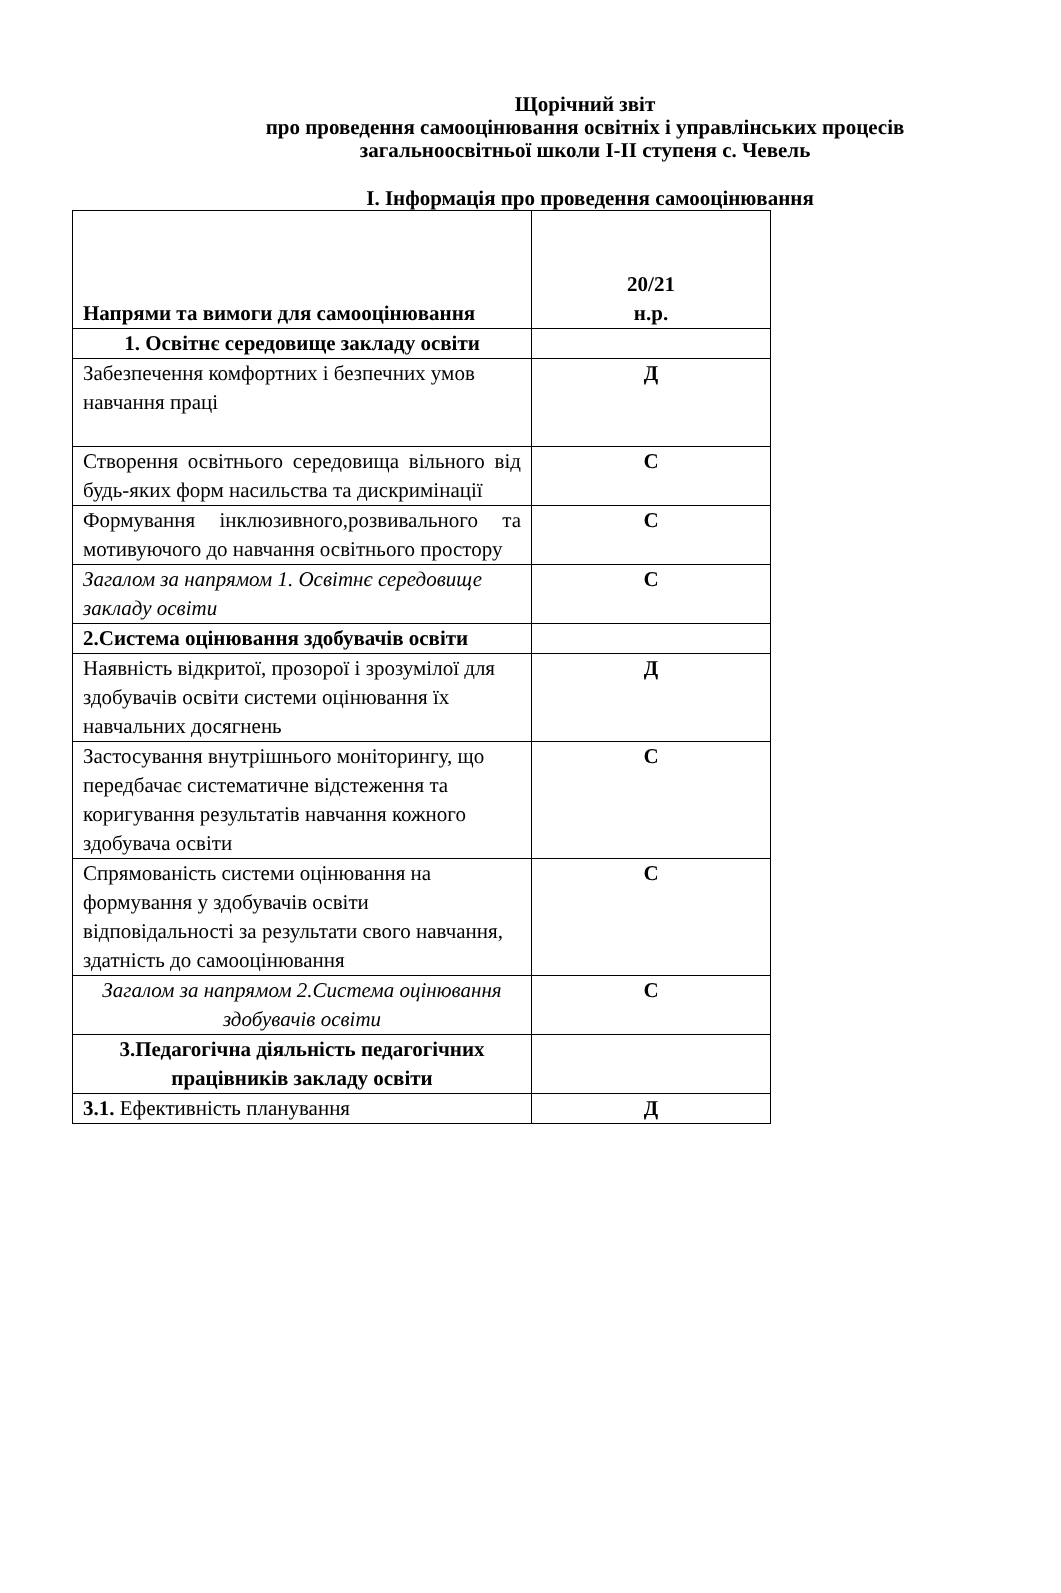Щорічний звіт
про проведення самооцінювання освітніх і управлінських процесів
загальноосвітньої школи І-ІІ ступеня с. Чевель
І. Інформація про проведення самооцінювання
| Напрями та вимоги для самооцінювання | 20/21 н.р. |
| 1. Освітнє середовище закладу освіти | |
| Забезпечення комфортних і безпечних умов навчання праці | Д |
| Створення освітнього середовища вільного від будь-яких форм насильства та дискримінації | С |
| Формування інклюзивного,розвивального та мотивуючого до навчання освітнього простору | С |
| Загалом за напрямом 1. Освітнє середовище закладу освіти | С |
| 2.Система оцінювання здобувачів освіти | |
| Наявність відкритої, прозорої і зрозумілої для здобувачів освіти системи оцінювання їх навчальних досягнень | Д |
| Застосування внутрішнього моніторингу, що передбачає систематичне відстеження та коригування результатів навчання кожного здобувача освіти | С |
| Спрямованість системи оцінювання на формування у здобувачів освіти відповідальності за результати свого навчання, здатність до самооцінювання | С |
| Загалом за напрямом 2.Система оцінювання здобувачів освіти | С |
| 3.Педагогічна діяльність педагогічних працівників закладу освіти | |
| 3.1. Ефективність планування | Д |